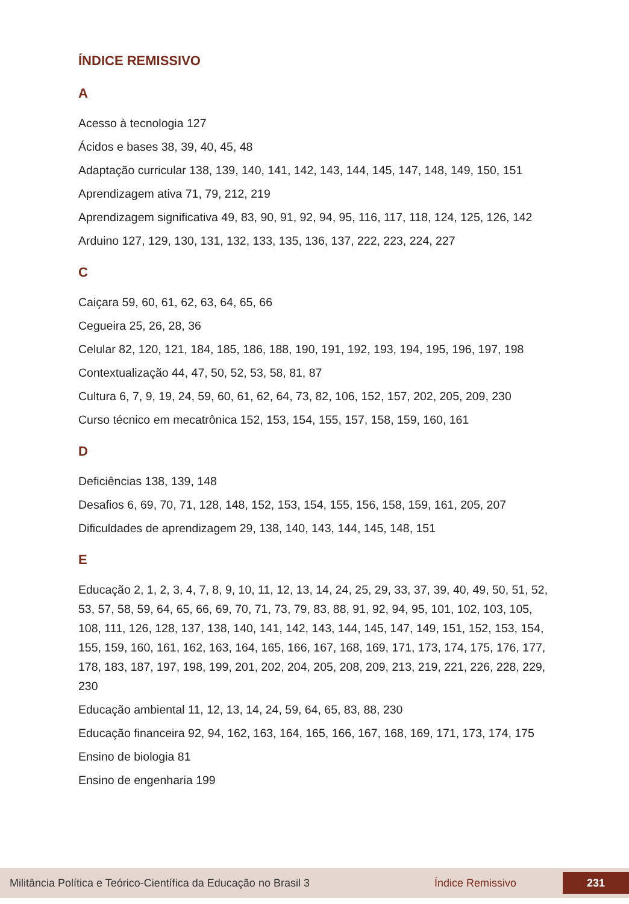ÍNDICE REMISSIVO
A
Acesso à tecnologia 127
Ácidos e bases 38, 39, 40, 45, 48
Adaptação curricular 138, 139, 140, 141, 142, 143, 144, 145, 147, 148, 149, 150, 151
Aprendizagem ativa 71, 79, 212, 219
Aprendizagem significativa 49, 83, 90, 91, 92, 94, 95, 116, 117, 118, 124, 125, 126, 142
Arduino 127, 129, 130, 131, 132, 133, 135, 136, 137, 222, 223, 224, 227
C
Caiçara 59, 60, 61, 62, 63, 64, 65, 66
Cegueira 25, 26, 28, 36
Celular 82, 120, 121, 184, 185, 186, 188, 190, 191, 192, 193, 194, 195, 196, 197, 198
Contextualização 44, 47, 50, 52, 53, 58, 81, 87
Cultura 6, 7, 9, 19, 24, 59, 60, 61, 62, 64, 73, 82, 106, 152, 157, 202, 205, 209, 230
Curso técnico em mecatrônica 152, 153, 154, 155, 157, 158, 159, 160, 161
D
Deficiências 138, 139, 148
Desafios 6, 69, 70, 71, 128, 148, 152, 153, 154, 155, 156, 158, 159, 161, 205, 207
Dificuldades de aprendizagem 29, 138, 140, 143, 144, 145, 148, 151
E
Educação 2, 1, 2, 3, 4, 7, 8, 9, 10, 11, 12, 13, 14, 24, 25, 29, 33, 37, 39, 40, 49, 50, 51, 52, 53, 57, 58, 59, 64, 65, 66, 69, 70, 71, 73, 79, 83, 88, 91, 92, 94, 95, 101, 102, 103, 105, 108, 111, 126, 128, 137, 138, 140, 141, 142, 143, 144, 145, 147, 149, 151, 152, 153, 154, 155, 159, 160, 161, 162, 163, 164, 165, 166, 167, 168, 169, 171, 173, 174, 175, 176, 177, 178, 183, 187, 197, 198, 199, 201, 202, 204, 205, 208, 209, 213, 219, 221, 226, 228, 229, 230
Educação ambiental 11, 12, 13, 14, 24, 59, 64, 65, 83, 88, 230
Educação financeira 92, 94, 162, 163, 164, 165, 166, 167, 168, 169, 171, 173, 174, 175
Ensino de biologia 81
Ensino de engenharia 199
Militância Política e Teórico-Científica da Educação no Brasil 3 Índice Remissivo 231